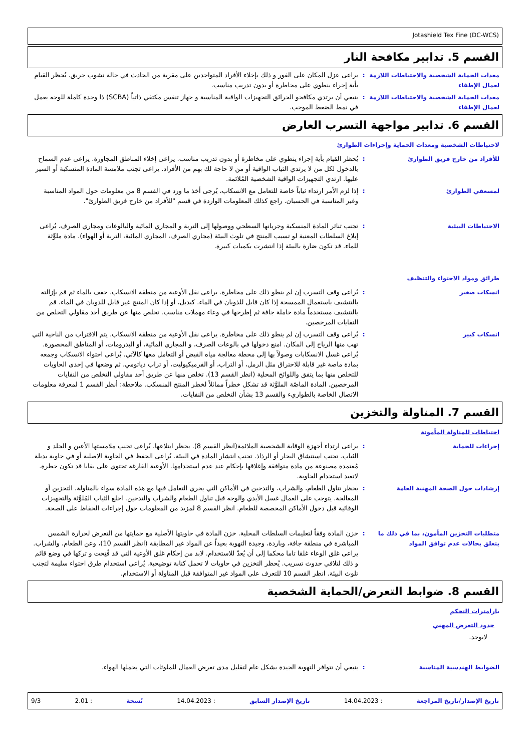Jotashield Tex Fine (DC-WCS)
القسم 5. تدابير مكافحة النار
معدات الحماية الشخصية والاحتياطات اللازمة لعمال الإطفاء
: يراعى عزل المكان على الفور و ذلك بإخلاء الأفراد المتواجدين على مقربة من الحادث في حالة نشوب حريق. يُحظر القيام بأية إجراء ينطوي على مخاطرة أو بدون تدريب مناسب.
معدات الحماية الشخصية والاحتياطات اللازمة لعمال الإطفاء
: ينبغي أن يرتدي مكافحو الحرائق التجهيزات الواقية المناسبة و جهاز تنفس مكتفي ذاتياً (SCBA) ذا وحدة كاملة للوجه يعمل في نمط الضغط الموجب.
القسم 6. تدابير مواجهة التسرب العارض
لاحتياطات الشخصية ومعدات الحماية وإجراءات الطوارئ
للأفراد من خارج فريق الطوارئ : يُحظر القيام بأية إجراء ينطوي على مخاطرة أو بدون تدريب مناسب. يراعى إخلاء المناطق المجاورة. يراعى عدم السماح بالدخول لكل من لا يرتدي الثياب الواقية أو من لا حاجة لك بهم من الأفراد. يراعى تجنب ملامسة المادة المنسكبة أو السير عليها. ارتدي التجهيزات الواقية الشخصية المُلائمة.
لمسعفي الطوارئ : إذا لزم الأمر ارتداء ثياباً خاصة للتعامل مع الانسكاب، يُرجى أخذ ما ورد في القسم 8 من معلومات حول المواد المناسبة وغير المناسبة في الحسبان. راجع كذلك المعلومات الواردة في قسم "للأفراد من خارج فريق الطوارئ".
الاحتياطات البيئية : تجنب تناثر المادة المنسكبة وجريانها السطحي ووصولها إلى التربة و المجاري المائية والبالوعات ومجاري الصرف. يُراعى إبلاغ السلطات المعنية لو تسبب المنتج في تلوث البيئة (مجاري الصرف، المجاري المائية، التربة أو الهواء). مادة ملوِّثة للماء. قد تكون ضارة بالبيئة إذا انتشرت بكميات كبيرة.
طرائق ومواد الاحتواء والتنظيف
انسكاب صغير : يُراعى وقف التسرب إن لم ينطو ذلك على مخاطرة. يراعى نقل الأوعية من منطقة الانسكاب. خفف بالماء ثم قم بإزالته بالتنشيف باستعمال الممسحة إذا كان قابل للذوبان في الماء. كبديل، أو إذا كان المنتج غير قابل للذوبان في الماء، قم بالتنشيف مستخدماً مادة خاملة جافة ثم إطرحها في وعاء مهملات مناسب. تخلص منها عن طريق أحد مقاولي التخلص من النفايات المرخصين.
انسكاب كبير : يُراعى وقف التسرب إن لم ينطو ذلك على مخاطرة. يراعى نقل الأوعية من منطقة الانسكاب. يتم الاقتراب من الناحية التي تهب منها الرياح إلى المكان. امنع دخولها في بالوعات الصرف، و المجاري المائية، أو البدرومات، أو المناطق المحصورة. يُراعى غسل الانسكابات وصولاً بها إلى محطة معالجة مياه الفيض أو التعامل معها كالآتي. يُراعى احتواء الانسكاب وجمعه بمادة ماصة غير قابلة للاحتراق مثل الرمل، أو التراب، أو الفرميكيوليت، أو تراب دياتومي، ثم وضعها في إحدى الحاويات للتخلص منها بما يتفق واللوائح المحلية (انظر القسم 13). تخلص منها عن طريق أحد مقاولي التخلص من النفايات المرخصين. المادة الماصّة الملوَّثة قد تشكل خطراً مماثلاً لخطر المنتج المنسكب. ملاحظة: أنظر القسم 1 لمعرفة معلومات الاتصال الخاصة بالطواريء والقسم 13 بشأن التخلص من النفايات.
القسم 7. المناولة والتخزين
احتياطات للمناولة المأمونة
إجراءات للحماية : يراعى ارتداء أجهزة الوقاية الشخصية الملائمة(انظر القسم 8). يحظر ابتلاعها. يُراعى تجنب ملامستها الأعين و الجلد و الثياب. تجنب استنشاق البخار أو الرذاذ. تجنب انتشار المادة في البيئة. يُراعى الحفظ في الحاوية الاصلية أو في حاوية بديلة مُعتمدة مصنوعة من مادة متوافقة وإغلاقها بإحكام عند عدم استخدامها. الأوعية الفارغة تحتوي على بقايا قد تكون خطرة. لاتعيد استخدام الحاوية.
إرشادات حول الصحة المهنية العامة : يحظر تناول الطعام، والشراب، والتدخين في الأماكن التي يجري التعامل فيها مع هذه المادة سواء بالمناولة، التخزين أو المعالجة. يتوجب على العمال غسل الأيدي والوجه قبل تناول الطعام والشراب والتدخين. اخلع الثياب المُلوَّثة والتجهيزات الوقائية قبل دخول الأماكن المخصصة للطعام. انظر القسم 8 لمزيد من المعلومات حول إجراءات الحفاظ على الصحة.
متطلبات التخزين المأمون، بما في ذلك ما يتعلق بحالات عدم توافق المواد
: خزن المادة وفقاً لتعليمات السلطات المحلية. خزن المادة في حاويتها الأصلية مع حمايتها من التعرض لحرارة الشمس المباشرة في منطقة جافة، وباردة، وجيدة التهوية بعيداً عن المواد غير المطابقة (انظر القسم 10)، وعن الطعام، والشراب. يراعى غلق الوعاء غلقا تاما محكما إلى أن يُعدّ للاستخدام. لابد من إحكام غلق الأوعية التي قد فُتِحت و تركها في وضع قائم و ذلك لتلافي حدوث تسريب. يُحظر التخزين في حاويات لا تحمل كتابة توضيحية. يُراعى استخدام طرق احتواء سليمة لتجنب تلوث البيئة. انظر القسم 10 للتعرف على المواد غير المتوافقة قبل المناولة أو الاستخدام.
القسم 8. ضوابط التعرض/الحماية الشخصية
بارامترات التحكم
حدود التعرض المهني
لايوجد.
الضوابط الهندسية المناسبة : ينبغي أن تتوافر التهوية الجيدة بشكل عام لتقليل مدى تعرض العمال للملوثات التي يحملها الهواء.
تاريخ الإصدار/تاريخ المراجعة : 14.04.2023 تاريخ الإصدار السابق : 14.04.2023 نُسخة : 2.01 9/3